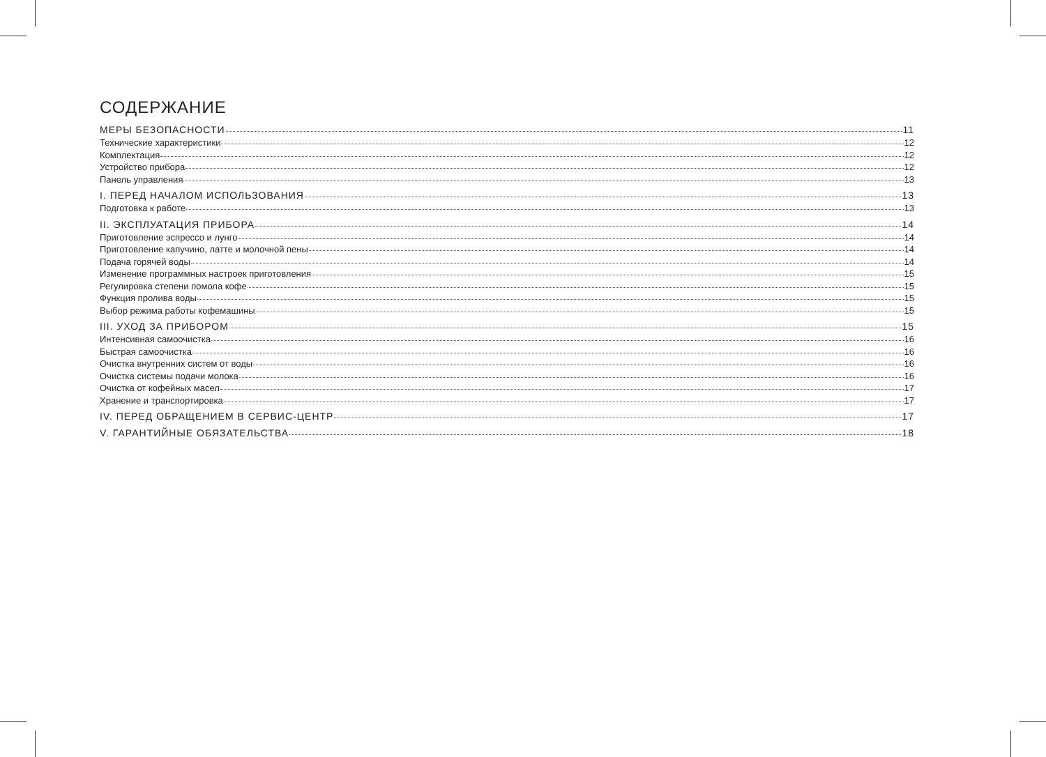СОДЕРЖАНИЕ
МЕРЫ БЕЗОПАСНОСТИ 11
Технические характеристики 12
Комплектация 12
Устройство прибора 12
Панель управления 13
I. ПЕРЕД НАЧАЛОМ ИСПОЛЬЗОВАНИЯ 13
Подготовка к работе 13
II. ЭКСПЛУАТАЦИЯ ПРИБОРА 14
Приготовление эспрессо и лунго 14
Приготовление капучино, латте и молочной пены 14
Подача горячей воды 14
Изменение программных настроек приготовления 15
Регулировка степени помола кофе 15
Функция пролива воды 15
Выбор режима работы кофемашины 15
III. УХОД ЗА ПРИБОРОМ 15
Интенсивная самоочистка 16
Быстрая самоочистка 16
Очистка внутренних систем от воды 16
Очистка системы подачи молока 16
Очистка от кофейных масел 17
Хранение и транспортировка 17
IV. ПЕРЕД ОБРАЩЕНИЕМ В СЕРВИС-ЦЕНТР 17
V. ГАРАНТИЙНЫЕ ОБЯЗАТЕЛЬСТВА 18